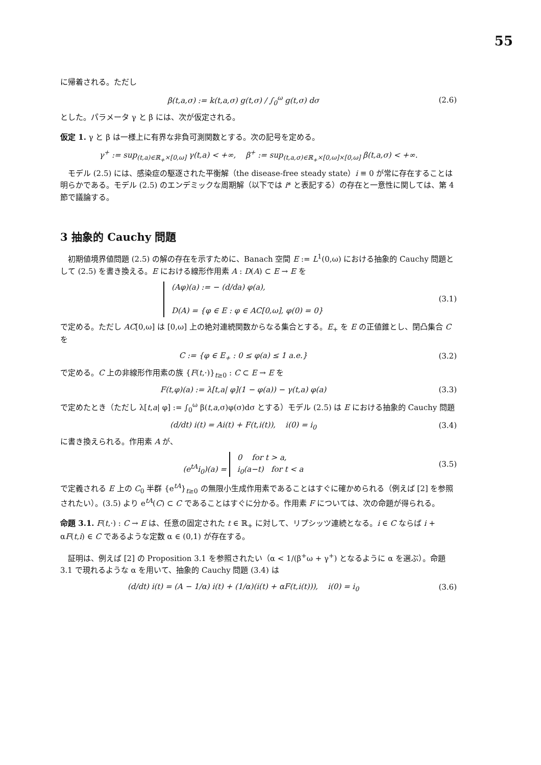55
に帰着される。ただし
β(t,a,σ) := k(t,a,σ) g(t,σ) / ∫<sub>0</sub><sup>ω</sup> g(t,σ) dσ
(2.6)
とした。パラメータ γ と β には、次が仮定される。
仮定 1. γ と β は一様上に有界な非負可測関数とする。次の記号を定める。
γ<sup>+</sup> := sup<sub>(t,a)∈ℝ<sub>+</sub>×[0,ω]</sub> γ(t,a) < +∞, β<sup>+</sup> := sup<sub>(t,a,σ)∈ℝ<sub>+</sub>×[0,ω]×[0,ω]</sub> β(t,a,σ) < +∞.
モデル (2.5) には、感染症の駆逐された平衡解（the disease-free steady state）i ≡ 0 が常に存在することは明らかである。モデル (2.5) のエンデミックな周期解（以下では i* と表記する）の存在と一意性に関しては、第 4 節で議論する。
3 抽象的 Cauchy 問題
初期値境界値問題 (2.5) の解の存在を示すために、Banach 空間 E := L<sup>1</sup>(0,ω) における抽象的 Cauchy 問題として (2.5) を書き換える。E における線形作用素 A : D(A) ⊂ E → E を
(Aφ)(a) := − (d/da) φ(a),
D(A) = {φ ∈ E : φ ∈ AC[0,ω], φ(0) = 0}
(3.1)
で定める。ただし AC[0,ω] は [0,ω] 上の絶対連続関数からなる集合とする。E<sub>+</sub> を E の正値錐とし、閉凸集合 C を
C := {φ ∈ E<sub>+</sub> : 0 ≤ φ(a) ≤ 1 a.e.}
(3.2)
で定める。C 上の非線形作用素の族 {F(t,·)}<sub>t≥0</sub> : C ⊂ E → E を
F(t,φ)(a) := λ[t,a| φ](1 − φ(a)) − γ(t,a) φ(a)
(3.3)
で定めたとき（ただし λ[t,a| φ] := ∫<sub>0</sub><sup>ω</sup> β(t,a,σ)φ(σ)dσ とする）モデル (2.5) は E における抽象的 Cauchy 問題
(d/dt) i(t) = Ai(t) + F(t,i(t)), i(0) = i<sub>0</sub>
(3.4)
に書き換えられる。作用素 A が、
(e<sup>tA</sup>i<sub>0</sub>)(a) = 0 for t > a,
i<sub>0</sub>(a−t) for t < a
(3.5)
で定義される E 上の C<sub>0</sub> 半群 {e<sup>tA</sup>}<sub>t≥0</sub> の無限小生成作用素であることはすぐに確かめられる（例えば [2] を参照されたい）。(3.5) より e<sup>tA</sup>(C) ⊂ C であることはすぐに分かる。作用素 F については、次の命題が得られる。
命題 3.1. F(t,·) : C → E は、任意の固定された t ∈ ℝ<sub>+</sub> に対して、リプシッツ連続となる。i ∈ C ならば i + αF(t,i) ∈ C であるような定数 α ∈ (0,1) が存在する。
証明は、例えば [2] の Proposition 3.1 を参照されたい（α < 1/(β<sup>+</sup>ω + γ<sup>+</sup>) となるように α を選ぶ）。命題 3.1 で現れるような α を用いて、抽象的 Cauchy 問題 (3.4) は
(d/dt) i(t) = (A − 1/α) i(t) + (1/α)(i(t) + αF(t,i(t))), i(0) = i<sub>0</sub>
(3.6)